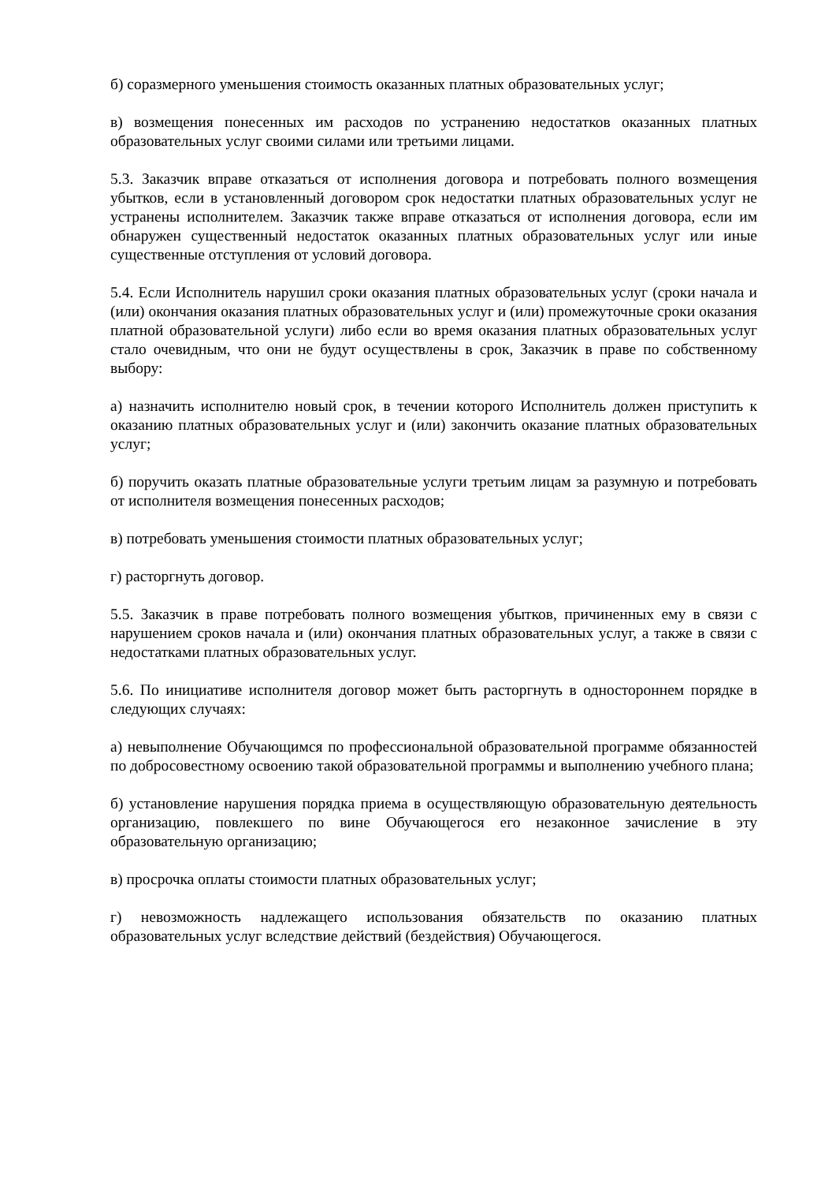б) соразмерного уменьшения стоимость оказанных платных образовательных услуг;
в) возмещения понесенных им расходов по устранению недостатков оказанных платных образовательных услуг своими силами или третьими лицами.
5.3. Заказчик вправе отказаться от исполнения договора и потребовать полного возмещения убытков, если в установленный договором срок недостатки платных образовательных услуг не устранены исполнителем. Заказчик также вправе отказаться от исполнения договора, если им обнаружен существенный недостаток оказанных платных образовательных услуг или иные существенные отступления от условий договора.
5.4. Если Исполнитель нарушил сроки оказания платных образовательных услуг (сроки начала и (или) окончания оказания платных образовательных услуг и (или) промежуточные сроки оказания платной образовательной услуги) либо если во время оказания платных образовательных услуг стало очевидным, что они не будут осуществлены в срок, Заказчик в праве по собственному выбору:
а) назначить исполнителю новый срок, в течении которого Исполнитель должен приступить к оказанию платных образовательных услуг и (или) закончить оказание платных образовательных услуг;
б) поручить оказать платные образовательные услуги третьим лицам за разумную и потребовать от исполнителя возмещения понесенных расходов;
в) потребовать уменьшения стоимости платных образовательных услуг;
г) расторгнуть договор.
5.5. Заказчик в праве потребовать полного возмещения убытков, причиненных ему в связи с нарушением сроков начала и (или) окончания платных образовательных услуг, а также в связи с недостатками платных образовательных услуг.
5.6. По инициативе исполнителя договор может быть расторгнуть в одностороннем порядке в следующих случаях:
а) невыполнение Обучающимся по профессиональной образовательной программе обязанностей по добросовестному освоению такой образовательной программы и выполнению учебного плана;
б) установление нарушения порядка приема в осуществляющую образовательную деятельность организацию, повлекшего по вине Обучающегося его незаконное зачисление в эту образовательную организацию;
в) просрочка оплаты стоимости платных образовательных услуг;
г) невозможность надлежащего использования обязательств по оказанию платных образовательных услуг вследствие действий (бездействия) Обучающегося.